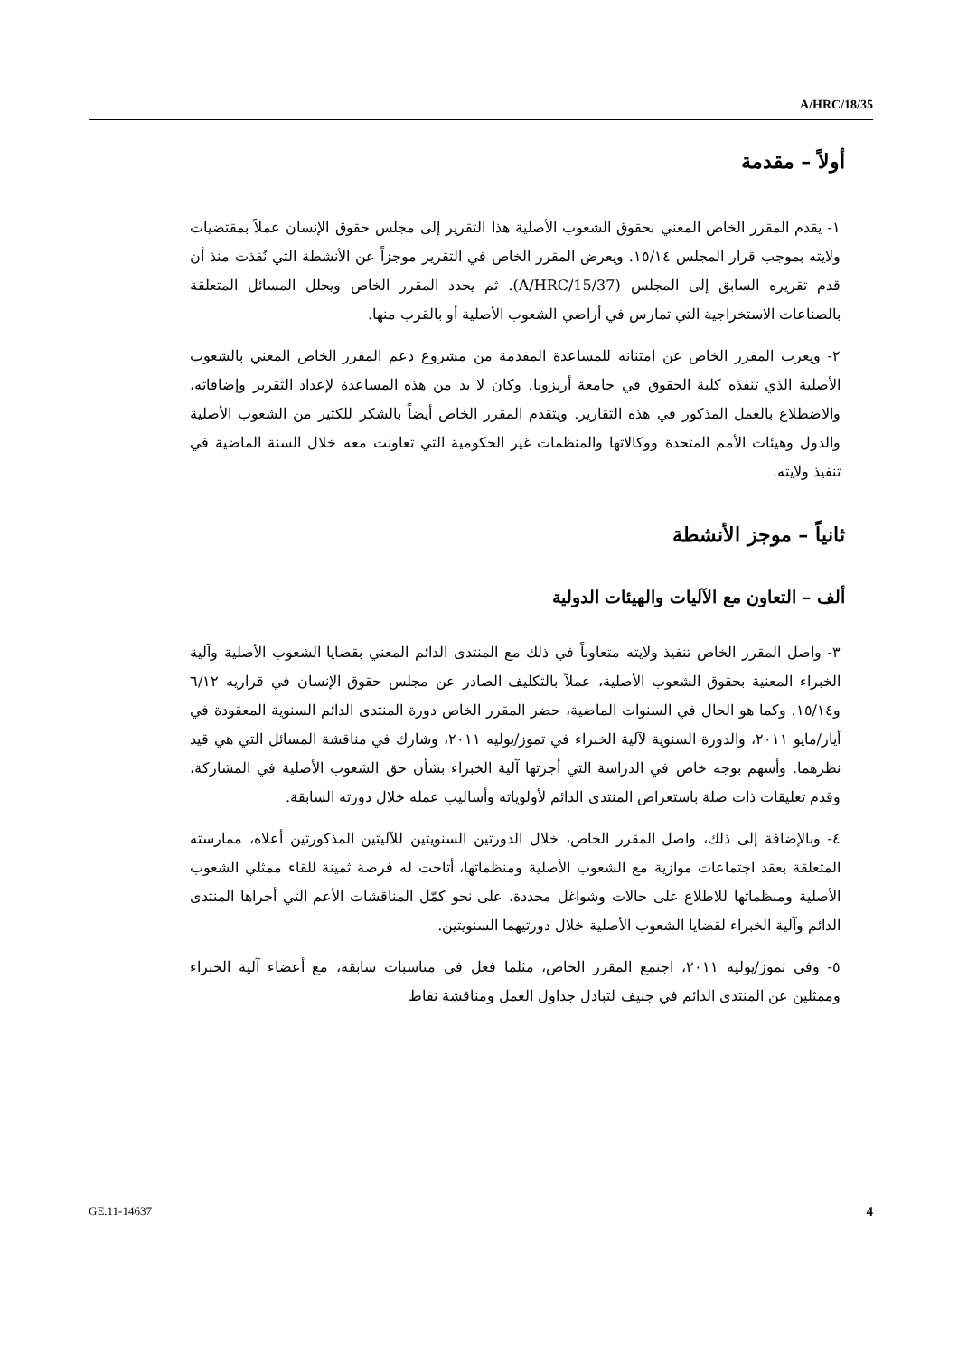A/HRC/18/35
أولاً – مقدمة
١- يقدم المقرر الخاص المعني بحقوق الشعوب الأصلية هذا التقرير إلى مجلس حقوق الإنسان عملاً بمقتضيات ولايته بموجب قرار المجلس ١٥/١٤. ويعرض المقرر الخاص في التقرير موجزاً عن الأنشطة التي نُفذت منذ أن قدم تقريره السابق إلى المجلس (A/HRC/15/37). ثم يحدد المقرر الخاص ويحلل المسائل المتعلقة بالصناعات الاستخراجية التي تمارس في أراضي الشعوب الأصلية أو بالقرب منها.
٢- ويعرب المقرر الخاص عن امتنانه للمساعدة المقدمة من مشروع دعم المقرر الخاص المعني بالشعوب الأصلية الذي تنفذه كلية الحقوق في جامعة أريزونا. وكان لا بد من هذه المساعدة لإعداد التقرير وإضافاته، والاضطلاع بالعمل المذكور في هذه التقارير. ويتقدم المقرر الخاص أيضاً بالشكر للكثير من الشعوب الأصلية والدول وهيئات الأمم المتحدة ووكالاتها والمنظمات غير الحكومية التي تعاونت معه خلال السنة الماضية في تنفيذ ولايته.
ثانياً – موجز الأنشطة
ألف – التعاون مع الآليات والهيئات الدولية
٣- واصل المقرر الخاص تنفيذ ولايته متعاوناً في ذلك مع المنتدى الدائم المعني بقضايا الشعوب الأصلية وآلية الخبراء المعنية بحقوق الشعوب الأصلية، عملاً بالتكليف الصادر عن مجلس حقوق الإنسان في قراريه ٦/١٢ و١٥/١٤. وكما هو الحال في السنوات الماضية، حضر المقرر الخاص دورة المنتدى الدائم السنوية المعقودة في أيار/مايو ٢٠١١، والدورة السنوية لآلية الخبراء في تموز/يوليه ٢٠١١، وشارك في مناقشة المسائل التي هي قيد نظرهما. وأسهم بوجه خاص في الدراسة التي أجرتها آلية الخبراء بشأن حق الشعوب الأصلية في المشاركة، وقدم تعليقات ذات صلة باستعراض المنتدى الدائم لأولوياته وأساليب عمله خلال دورته السابقة.
٤- وبالإضافة إلى ذلك، واصل المقرر الخاص، خلال الدورتين السنويتين للآليتين المذكورتين أعلاه، ممارسته المتعلقة بعقد اجتماعات موازية مع الشعوب الأصلية ومنظماتها، أتاحت له فرصة ثمينة للقاء ممثلي الشعوب الأصلية ومنظماتها للاطلاع على حالات وشواغل محددة، على نحو كمّل المناقشات الأعم التي أجراها المنتدى الدائم وآلية الخبراء لقضايا الشعوب الأصلية خلال دورتيهما السنويتين.
٥- وفي تموز/يوليه ٢٠١١، اجتمع المقرر الخاص، مثلما فعل في مناسبات سابقة، مع أعضاء آلية الخبراء وممثلين عن المنتدى الدائم في جنيف لتبادل جداول العمل ومناقشة نقاط
GE.11-14637 4